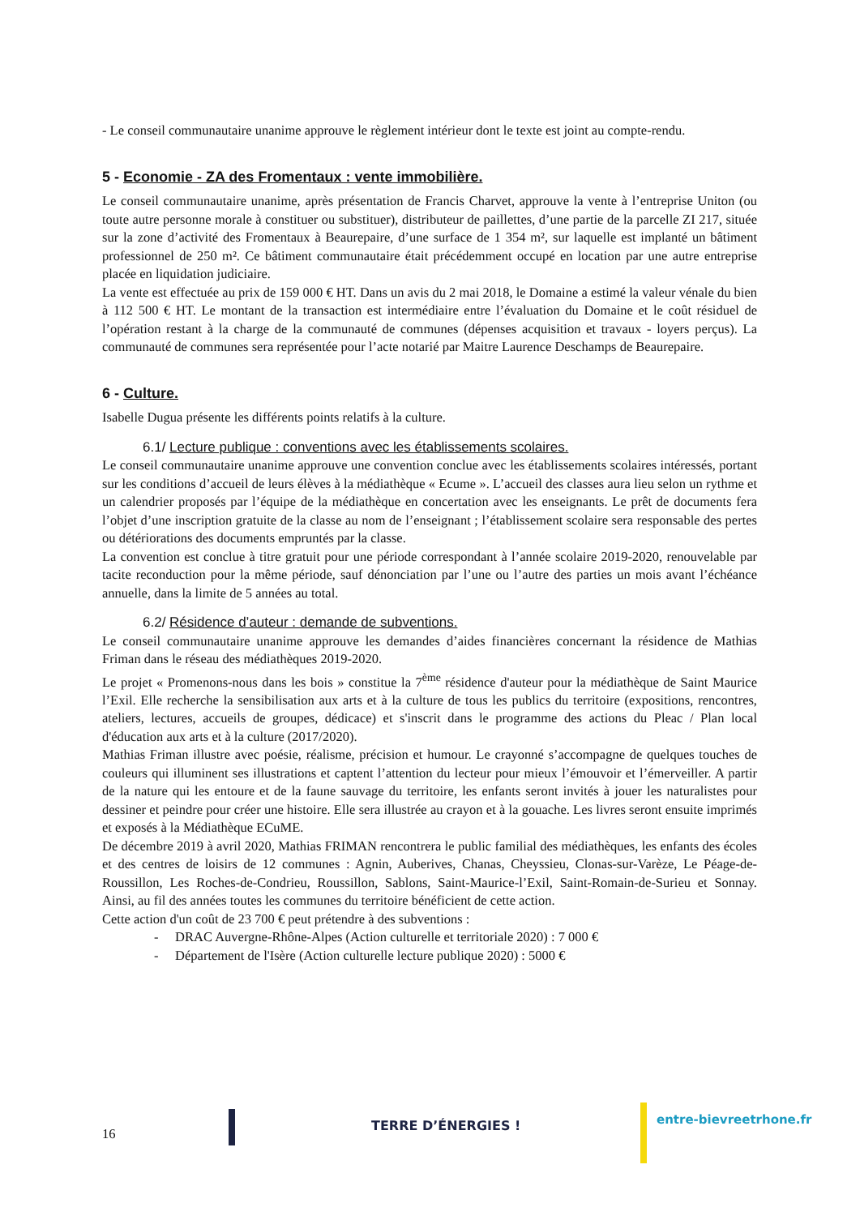- Le conseil communautaire unanime approuve le règlement intérieur dont le texte est joint au compte-rendu.
5 - Economie - ZA des Fromentaux : vente immobilière.
Le conseil communautaire unanime, après présentation de Francis Charvet, approuve la vente à l’entreprise Uniton (ou toute autre personne morale à constituer ou substituer), distributeur de paillettes, d’une partie de la parcelle ZI 217, située sur la zone d’activité des Fromentaux à Beaurepaire, d’une surface de 1 354 m², sur laquelle est implanté un bâtiment professionnel de 250 m². Ce bâtiment communautaire était précédemment occupé en location par une autre entreprise placée en liquidation judiciaire.
La vente est effectuée au prix de 159 000 € HT. Dans un avis du 2 mai 2018, le Domaine a estimé la valeur vénale du bien à 112 500 € HT. Le montant de la transaction est intermédiaire entre l’évaluation du Domaine et le coût résiduel de l’opération restant à la charge de la communauté de communes (dépenses acquisition et travaux - loyers perçus). La communauté de communes sera représentée pour l’acte notarié par Maitre Laurence Deschamps de Beaurepaire.
6 - Culture.
Isabelle Dugua présente les différents points relatifs à la culture.
6.1/ Lecture publique : conventions avec les établissements scolaires.
Le conseil communautaire unanime approuve une convention conclue avec les établissements scolaires intéressés, portant sur les conditions d’accueil de leurs élèves à la médiathèque « Ecume ». L’accueil des classes aura lieu selon un rythme et un calendrier proposés par l’équipe de la médiathèque en concertation avec les enseignants. Le prêt de documents fera l’objet d’une inscription gratuite de la classe au nom de l’enseignant ; l’établissement scolaire sera responsable des pertes ou détériorations des documents empruntés par la classe.
La convention est conclue à titre gratuit pour une période correspondant à l’année scolaire 2019-2020, renouvelable par tacite reconduction pour la même période, sauf dénonciation par l’une ou l’autre des parties un mois avant l’échéance annuelle, dans la limite de 5 années au total.
6.2/ Résidence d’auteur : demande de subventions.
Le conseil communautaire unanime approuve les demandes d’aides financières concernant la résidence de Mathias Friman dans le réseau des médiathèques 2019-2020.
Le projet « Promenons-nous dans les bois » constitue la 7<sup>ème</sup> résidence d'auteur pour la médiathèque de Saint Maurice l’Exil. Elle recherche la sensibilisation aux arts et à la culture de tous les publics du territoire (expositions, rencontres, ateliers, lectures, accueils de groupes, dédicace) et s'inscrit dans le programme des actions du Pleac / Plan local d'éducation aux arts et à la culture (2017/2020).
Mathias Friman illustre avec poésie, réalisme, précision et humour. Le crayonné s’accompagne de quelques touches de couleurs qui illuminent ses illustrations et captent l’attention du lecteur pour mieux l’émouvoir et l’émerveiller. A partir de la nature qui les entoure et de la faune sauvage du territoire, les enfants seront invités à jouer les naturalistes pour dessiner et peindre pour créer une histoire. Elle sera illustrée au crayon et à la gouache. Les livres seront ensuite imprimés et exposés à la Médiathèque ECuME.
De décembre 2019 à avril 2020, Mathias FRIMAN rencontrera le public familial des médiathèques, les enfants des écoles et des centres de loisirs de 12 communes : Agnin, Auberives, Chanas, Cheyssieu, Clonas-sur-Varèze, Le Péage-de-Roussillon, Les Roches-de-Condrieu, Roussillon, Sablons, Saint-Maurice-l’Exil, Saint-Romain-de-Surieu et Sonnay. Ainsi, au fil des années toutes les communes du territoire bénéficient de cette action.
Cette action d'un coût de 23 700 € peut prétendre à des subventions :
- DRAC Auvergne-Rhône-Alpes (Action culturelle et territoriale 2020) : 7 000 €
- Département de l'Isère (Action culturelle lecture publique 2020) : 5000 €
16
TERRE D’ÉNERGIES ! entre-bievreetrhone.fr